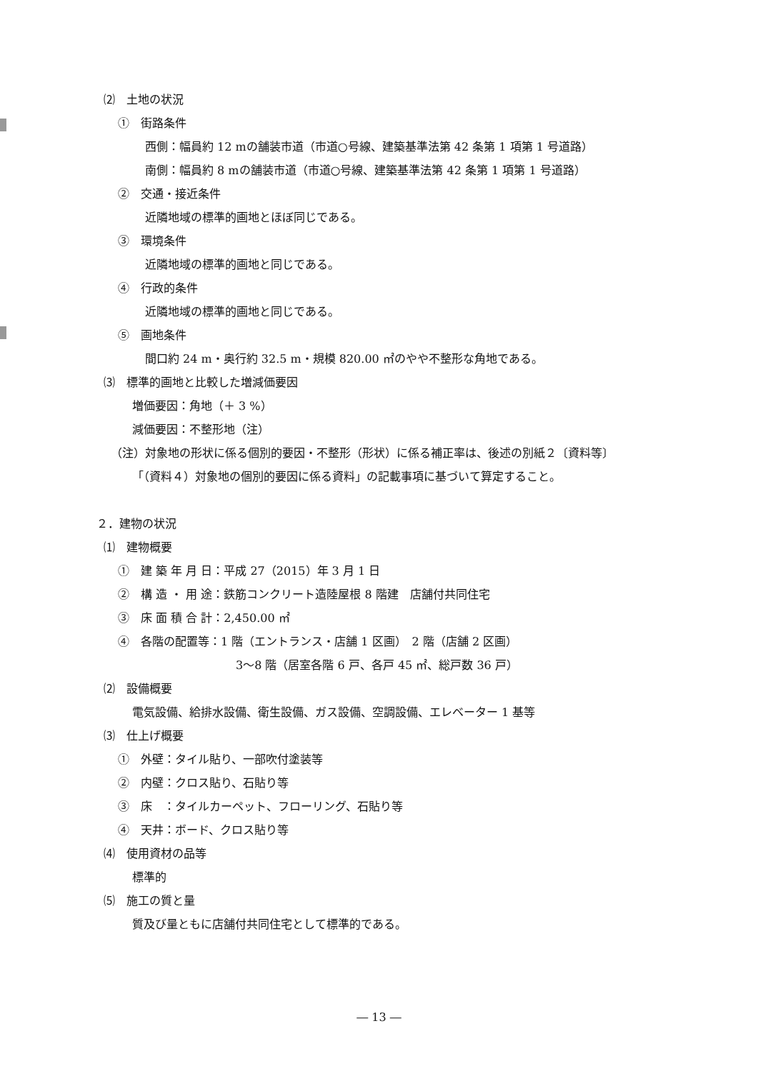⑵　土地の状況
①　街路条件
西側：幅員約 12 mの舗装市道（市道○号線、建築基準法第 42 条第 1 項第 1 号道路）
南側：幅員約 8 mの舗装市道（市道○号線、建築基準法第 42 条第 1 項第 1 号道路）
②　交通・接近条件
近隣地域の標準的画地とほぼ同じである。
③　環境条件
近隣地域の標準的画地と同じである。
④　行政的条件
近隣地域の標準的画地と同じである。
⑤　画地条件
間口約 24 m・奥行約 32.5 m・規模 820.00 ㎡のやや不整形な角地である。
⑶　標準的画地と比較した増減価要因
増価要因：角地（＋ 3 %）
減価要因：不整形地（注）
（注）対象地の形状に係る個別的要因・不整形（形状）に係る補正率は、後述の別紙２〔資料等〕
「（資料４）対象地の個別的要因に係る資料」の記載事項に基づいて算定すること。
２．建物の状況
⑴　建物概要
①　建 築 年 月 日：平成 27（2015）年 3 月 1 日
②　構 造 ・ 用 途：鉄筋コンクリート造陸屋根 8 階建　店舗付共同住宅
③　床 面 積 合 計：2,450.00 ㎡
④　各階の配置等：1 階（エントランス・店舗 1 区画）　2 階（店舗 2 区画）
3～8 階（居室各階 6 戸、各戸 45 ㎡、総戸数 36 戸）
⑵　設備概要
電気設備、給排水設備、衛生設備、ガス設備、空調設備、エレベーター 1 基等
⑶　仕上げ概要
①　外壁：タイル貼り、一部吹付塗装等
②　内壁：クロス貼り、石貼り等
③　床　：タイルカーペット、フローリング、石貼り等
④　天井：ボード、クロス貼り等
⑷　使用資材の品等
標準的
⑸　施工の質と量
質及び量ともに店舗付共同住宅として標準的である。
― 13 ―